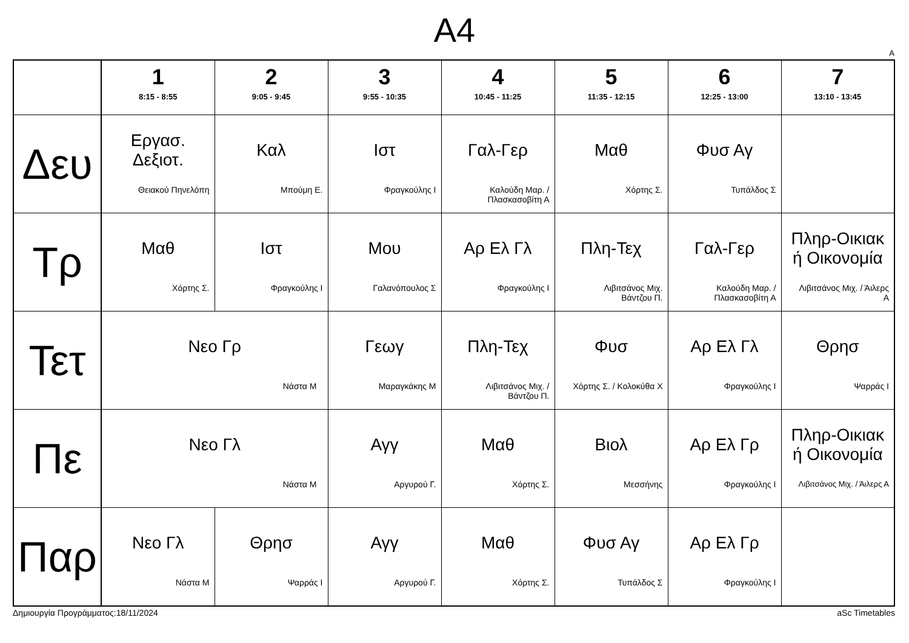A4
A
| | 1 8:15 - 8:55 | 2 9:05 - 9:45 | 3 9:55 - 10:35 | 4 10:45 - 11:25 | 5 11:35 - 12:15 | 6 12:25 - 13:00 | 7 13:10 - 13:45 |
| --- | --- | --- | --- | --- | --- | --- | --- |
| Δευ | Εργασ. Δεξιοτ. Θειακού Πηνελόπη | Καλ Μπούμη Ε. | Ιστ Φραγκούλης Ι | Γαλ-Γερ Καλούδη Μαρ. / Πλασκασοβίτη Α | Μαθ Χόρτης Σ. | Φυσ Αγ Τυπάλδος Σ | |
| Τρ | Μαθ Χόρτης Σ. | Ιστ Φραγκούλης Ι | Μου Γαλανόπουλος Σ | Αρ Ελ Γλ Φραγκούλης Ι | Πλη-Τεχ Λιβιτσάνος Μιχ. Βάντζου Π. | Γαλ-Γερ Καλούδη Μαρ. / Πλασκασοβίτη Α | Πληρ-Οικιακ ή Οικονομία Λιβιτσάνος Μιχ. / Άιλερς Α |
| Τετ | Νεο Γρ Νάστα Μ | | Γεωγ Μαραγκάκης Μ | Πλη-Τεχ Λιβιτσάνος Μιχ. / Βάντζου Π. | Φυσ Χόρτης Σ. / Κολοκύθα Χ | Αρ Ελ Γλ Φραγκούλης Ι | Θρησ Ψαρράς Ι |
| Πε | Νεο Γλ Νάστα Μ | | Αγγ Αργυρού Γ. | Μαθ Χόρτης Σ. | Βιολ Μεσσήνης | Αρ Ελ Γρ Φραγκούλης Ι | Πληρ-Οικιακ ή Οικονομία Λιβιτσάνος Μιχ. / Άιλερς Α |
| Παρ | Νεο Γλ Νάστα Μ | Θρησ Ψαρράς Ι | Αγγ Αργυρού Γ. | Μαθ Χόρτης Σ. | Φυσ Αγ Τυπάλδος Σ | Αρ Ελ Γρ Φραγκούλης Ι | |
Δημιουργία Προγράμματος:18/11/2024 aSc Timetables